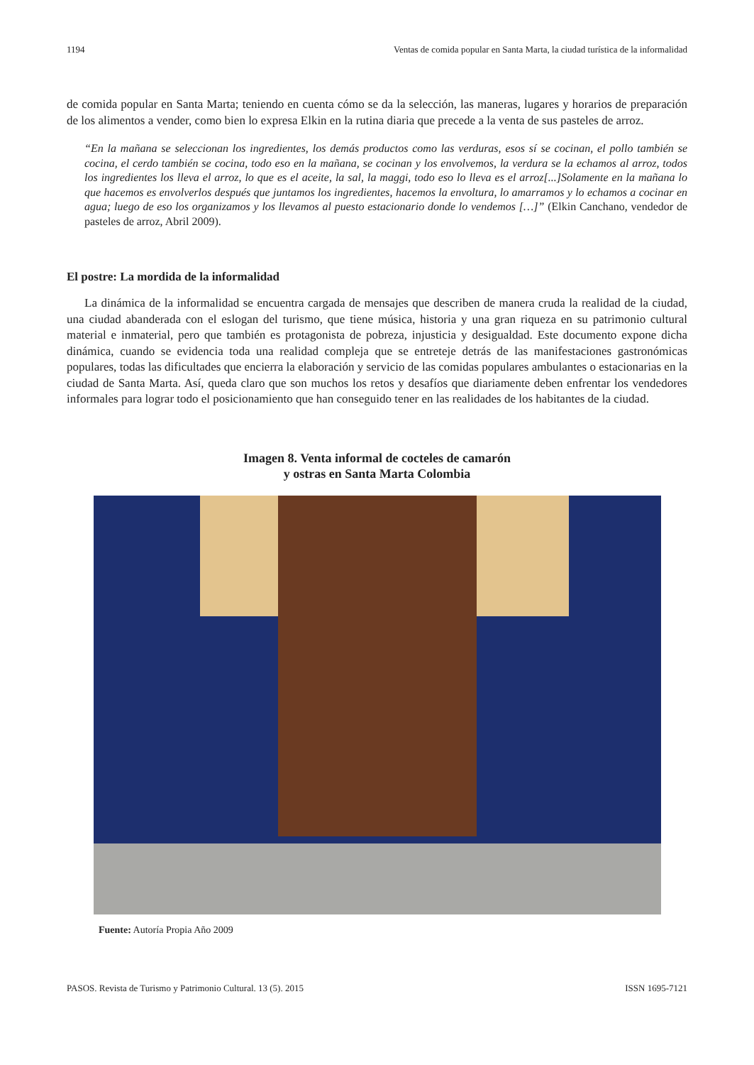1194 Ventas de comida popular en Santa Marta, la ciudad turística de la informalidad
de comida popular en Santa Marta; teniendo en cuenta cómo se da la selección, las maneras, lugares y horarios de preparación de los alimentos a vender, como bien lo expresa Elkin en la rutina diaria que precede a la venta de sus pasteles de arroz.
“En la mañana se seleccionan los ingredientes, los demás productos como las verduras, esos sí se cocinan, el pollo también se cocina, el cerdo también se cocina, todo eso en la mañana, se cocinan y los envolvemos, la verdura se la echamos al arroz, todos los ingredientes los lleva el arroz, lo que es el aceite, la sal, la maggi, todo eso lo lleva es el arroz[...]Solamente en la mañana lo que hacemos es envolverlos después que juntamos los ingredientes, hacemos la envoltura, lo amarramos y lo echamos a cocinar en agua; luego de eso los organizamos y los llevamos al puesto estacionario donde lo vendemos […]” (Elkin Canchano, vendedor de pasteles de arroz, Abril 2009).
El postre: La mordida de la informalidad
La dinámica de la informalidad se encuentra cargada de mensajes que describen de manera cruda la realidad de la ciudad, una ciudad abanderada con el eslogan del turismo, que tiene música, historia y una gran riqueza en su patrimonio cultural material e inmaterial, pero que también es protagonista de pobreza, injusticia y desigualdad. Este documento expone dicha dinámica, cuando se evidencia toda una realidad compleja que se entreteje detrás de las manifestaciones gastronómicas populares, todas las dificultades que encierra la elaboración y servicio de las comidas populares ambulantes o estacionarias en la ciudad de Santa Marta. Así, queda claro que son muchos los retos y desafíos que diariamente deben enfrentar los vendedores informales para lograr todo el posicionamiento que han conseguido tener en las realidades de los habitantes de la ciudad.
Imagen 8. Venta informal de cocteles de camarón
y ostras en Santa Marta Colombia
Fuente: Autoría Propia Año 2009
PASOS. Revista de Turismo y Patrimonio Cultural. 13 (5). 2015 ISSN 1695-7121